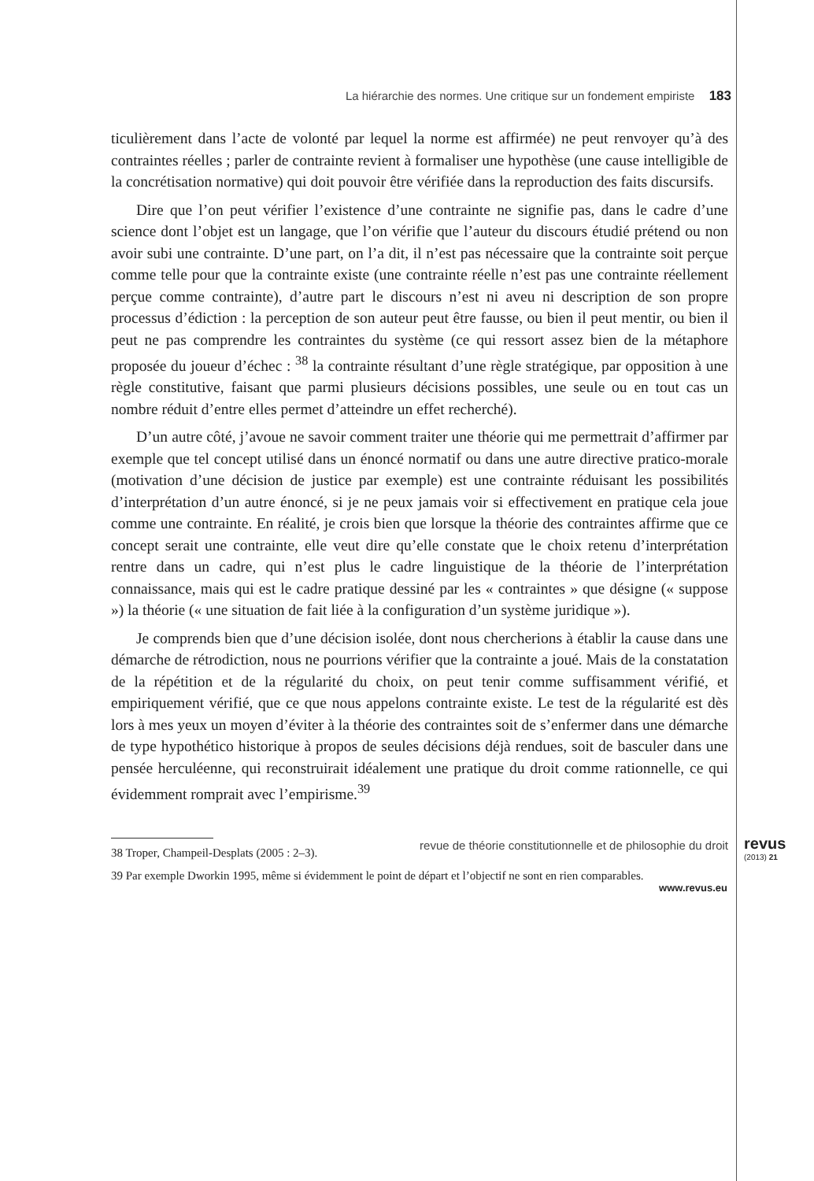La hiérarchie des normes. Une critique sur un fondement empiriste 183
ticulièrement dans l’acte de volonté par lequel la norme est affirmée) ne peut renvoyer qu’à des contraintes réelles ; parler de contrainte revient à formaliser une hypothèse (une cause intelligible de la concrétisation normative) qui doit pouvoir être vérifiée dans la reproduction des faits discursifs.
Dire que l’on peut vérifier l’existence d’une contrainte ne signifie pas, dans le cadre d’une science dont l’objet est un langage, que l’on vérifie que l’auteur du discours étudié prétend ou non avoir subi une contrainte. D’une part, on l’a dit, il n’est pas nécessaire que la contrainte soit perçue comme telle pour que la contrainte existe (une contrainte réelle n’est pas une contrainte réellement perçue comme contrainte), d’autre part le discours n’est ni aveu ni description de son propre processus d’édiction : la perception de son auteur peut être fausse, ou bien il peut mentir, ou bien il peut ne pas comprendre les contraintes du système (ce qui ressort assez bien de la métaphore proposée du joueur d’échec : <sup>38</sup> la contrainte résultant d’une règle stratégique, par opposition à une règle constitutive, faisant que parmi plusieurs décisions possibles, une seule ou en tout cas un nombre réduit d’entre elles permet d’atteindre un effet recherché).
D’un autre côté, j’avoue ne savoir comment traiter une théorie qui me permettrait d’affirmer par exemple que tel concept utilisé dans un énoncé normatif ou dans une autre directive pratico-morale (motivation d’une décision de justice par exemple) est une contrainte réduisant les possibilités d’interprétation d’un autre énoncé, si je ne peux jamais voir si effectivement en pratique cela joue comme une contrainte. En réalité, je crois bien que lorsque la théorie des contraintes affirme que ce concept serait une contrainte, elle veut dire qu’elle constate que le choix retenu d’interprétation rentre dans un cadre, qui n’est plus le cadre linguistique de la théorie de l’interprétation connaissance, mais qui est le cadre pratique dessiné par les « contraintes » que désigne (« suppose ») la théorie (« une situation de fait liée à la configuration d’un système juridique »).
Je comprends bien que d’une décision isolée, dont nous chercherions à établir la cause dans une démarche de rétrodiction, nous ne pourrions vérifier que la contrainte a joué. Mais de la constatation de la répétition et de la régularité du choix, on peut tenir comme suffisamment vérifié, et empiriquement vérifié, que ce que nous appelons contrainte existe. Le test de la régularité est dès lors à mes yeux un moyen d’éviter à la théorie des contraintes soit de s’enfermer dans une démarche de type hypothético historique à propos de seules décisions déjà rendues, soit de basculer dans une pensée herculéenne, qui reconstruirait idéalement une pratique du droit comme rationnelle, ce qui évidemment romprait avec l’empirisme.<sup>39</sup>
38 Troper, Champeil-Desplats (2005 : 2–3).
39 Par exemple Dworkin 1995, même si évidemment le point de départ et l’objectif ne sont en rien comparables.
revue de théorie constitutionnelle et de philosophie du droit
revus
(2013) 21
www.revus.eu